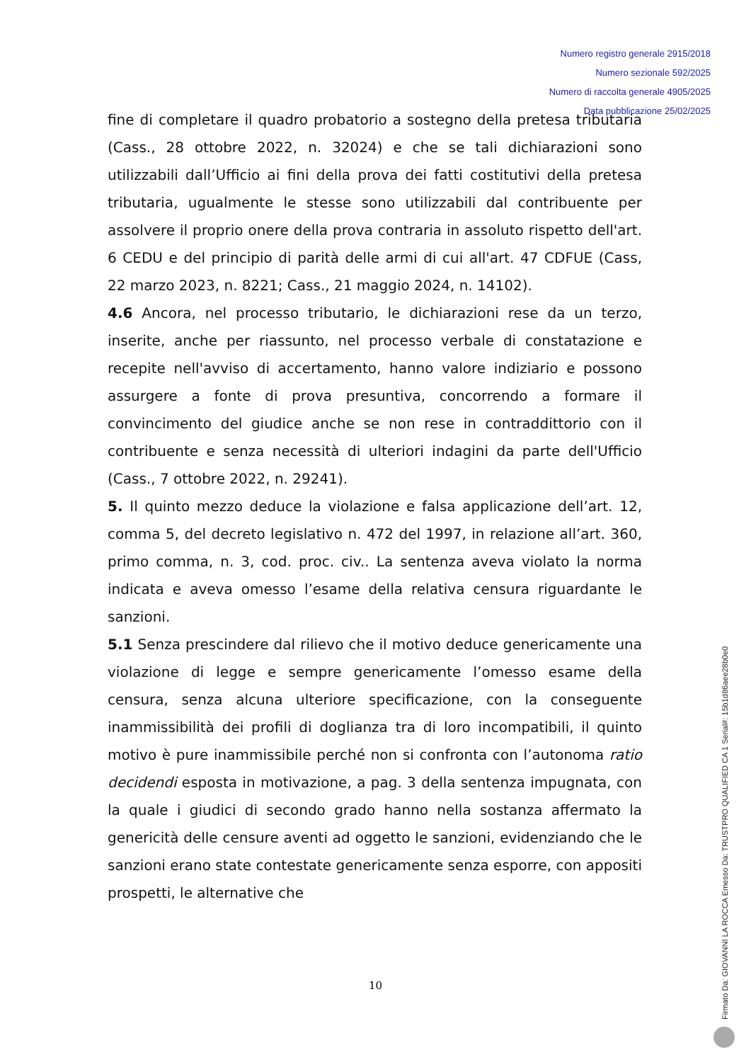Numero registro generale 2915/2018
Numero sezionale 592/2025
Numero di raccolta generale 4905/2025
Data pubblicazione 25/02/2025
fine di completare il quadro probatorio a sostegno della pretesa tributaria (Cass., 28 ottobre 2022, n. 32024) e che se tali dichiarazioni sono utilizzabili dall’Ufficio ai fini della prova dei fatti costitutivi della pretesa tributaria, ugualmente le stesse sono utilizzabili dal contribuente per assolvere il proprio onere della prova contraria in assoluto rispetto dell'art. 6 CEDU e del principio di parità delle armi di cui all'art. 47 CDFUE (Cass, 22 marzo 2023, n. 8221; Cass., 21 maggio 2024, n. 14102).
4.6 Ancora, nel processo tributario, le dichiarazioni rese da un terzo, inserite, anche per riassunto, nel processo verbale di constatazione e recepite nell'avviso di accertamento, hanno valore indiziario e possono assurgere a fonte di prova presuntiva, concorrendo a formare il convincimento del giudice anche se non rese in contraddittorio con il contribuente e senza necessità di ulteriori indagini da parte dell'Ufficio (Cass., 7 ottobre 2022, n. 29241).
5. Il quinto mezzo deduce la violazione e falsa applicazione dell’art. 12, comma 5, del decreto legislativo n. 472 del 1997, in relazione all’art. 360, primo comma, n. 3, cod. proc. civ.. La sentenza aveva violato la norma indicata e aveva omesso l’esame della relativa censura riguardante le sanzioni.
5.1 Senza prescindere dal rilievo che il motivo deduce genericamente una violazione di legge e sempre genericamente l’omesso esame della censura, senza alcuna ulteriore specificazione, con la conseguente inammissibilità dei profili di doglianza tra di loro incompatibili, il quinto motivo è pure inammissibile perché non si confronta con l’autonoma ratio decidendi esposta in motivazione, a pag. 3 della sentenza impugnata, con la quale i giudici di secondo grado hanno nella sostanza affermato la genericità delle censure aventi ad oggetto le sanzioni, evidenziando che le sanzioni erano state contestate genericamente senza esporre, con appositi prospetti, le alternative che
10
Firmato Da: GIOVANNI LA ROCCA Emesso Da: TRUSTPRO QUALIFIED CA 1 Serial#: 15b1d86aee28b0e0